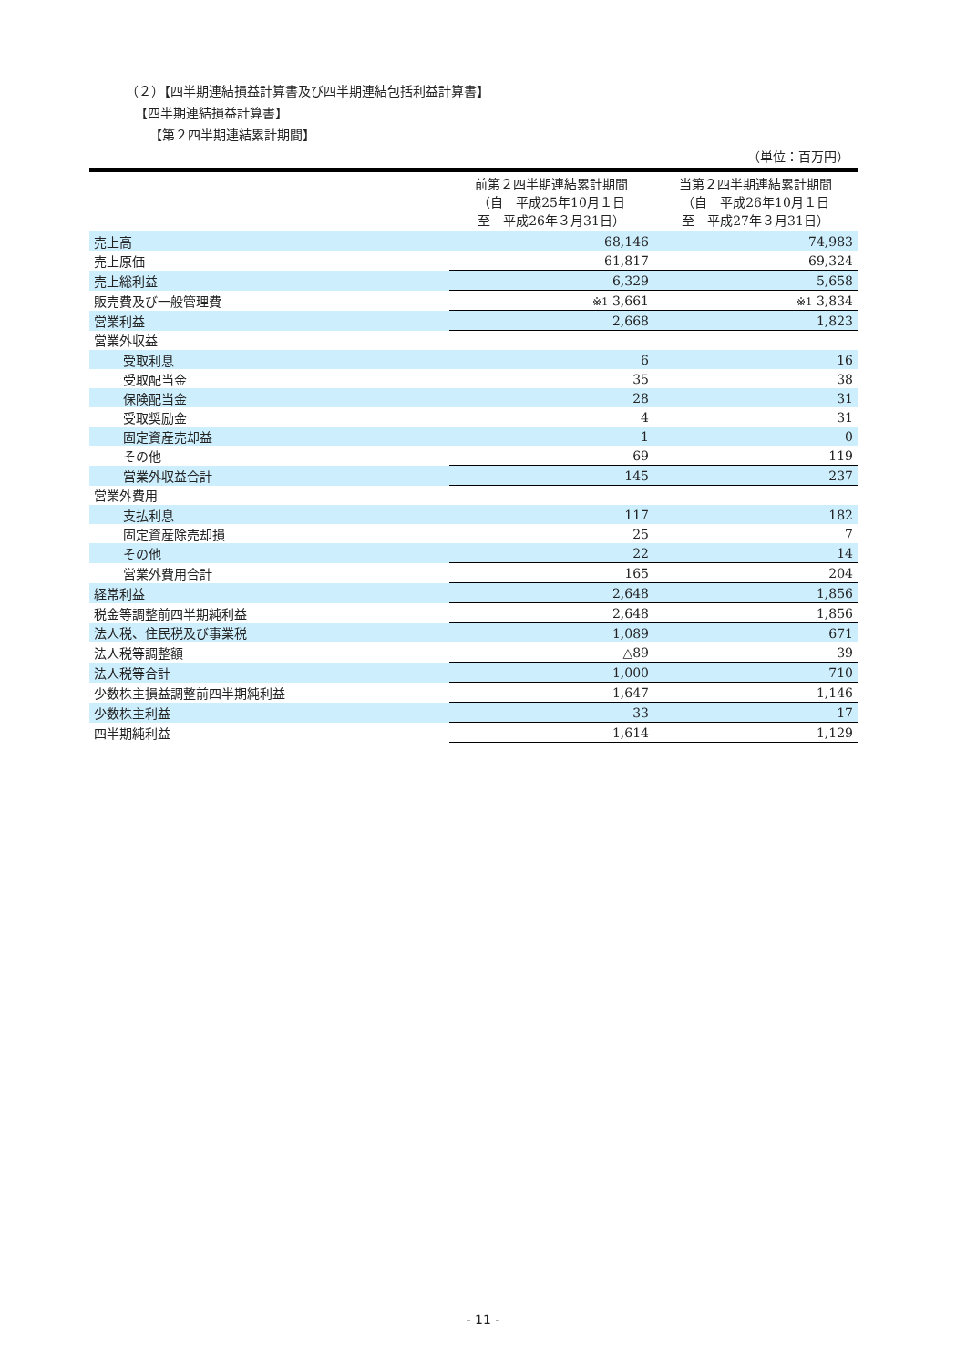（２）【四半期連結損益計算書及び四半期連結包括利益計算書】
【四半期連結損益計算書】
【第２四半期連結累計期間】
（単位：百万円）
| | 前第２四半期連結累計期間 （自 平成25年10月１日 至 平成26年３月31日） | 当第２四半期連結累計期間 （自 平成26年10月１日 至 平成27年３月31日） |
| --- | --- | --- |
| 売上高 | 68,146 | 74,983 |
| 売上原価 | 61,817 | 69,324 |
| 売上総利益 | 6,329 | 5,658 |
| 販売費及び一般管理費 | ※1 3,661 | ※1 3,834 |
| 営業利益 | 2,668 | 1,823 |
| 営業外収益 | | |
| 受取利息 | 6 | 16 |
| 受取配当金 | 35 | 38 |
| 保険配当金 | 28 | 31 |
| 受取奨励金 | 4 | 31 |
| 固定資産売却益 | 1 | 0 |
| その他 | 69 | 119 |
| 営業外収益合計 | 145 | 237 |
| 営業外費用 | | |
| 支払利息 | 117 | 182 |
| 固定資産除売却損 | 25 | 7 |
| その他 | 22 | 14 |
| 営業外費用合計 | 165 | 204 |
| 経常利益 | 2,648 | 1,856 |
| 税金等調整前四半期純利益 | 2,648 | 1,856 |
| 法人税、住民税及び事業税 | 1,089 | 671 |
| 法人税等調整額 | △89 | 39 |
| 法人税等合計 | 1,000 | 710 |
| 少数株主損益調整前四半期純利益 | 1,647 | 1,146 |
| 少数株主利益 | 33 | 17 |
| 四半期純利益 | 1,614 | 1,129 |
- 11 -